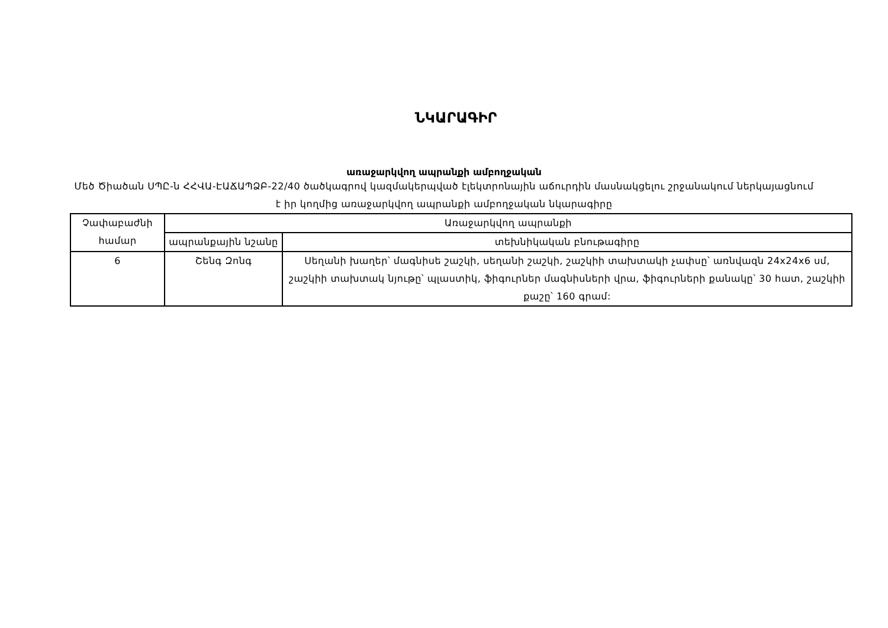ՆԿԱՐԱԳԻՐ
առաջարկվող ապրանքի ամբողջական
Մեծ Ծիածան ՍՊԸ-ն ՀՀՎԱ-ԷԱՃԱՊՁԲ-22/40 ծածկագրով կազմակերպված էլեկտրոնային աճուրդին մասնակցելու շրջանակում ներկայացնում է իր կողմից առաջարկվող ապրանքի ամբողջական նկարագիրը
| Չափաբաժնի համար | Առաջարկվող ապրանքի | |
| --- | --- | --- |
| | ապրանքային նշանը | տեխնիկական բնութագիրը |
| 6 | Շենգ Զոնգ | Սեղանի խաղեր՝ մագնիսե շաշկի, սեղանի շաշկի, շաշկիի տախտակի չափսը՝ առնվազն 24x24x6 սմ, շաշկիի տախտակ նյութը՝ պլաստիկ, ֆիգուրներ մագնիսների վրա, ֆիգուրների քանակը՝ 30 հատ, շաշկիի քաշը՝ 160 գրամ: |